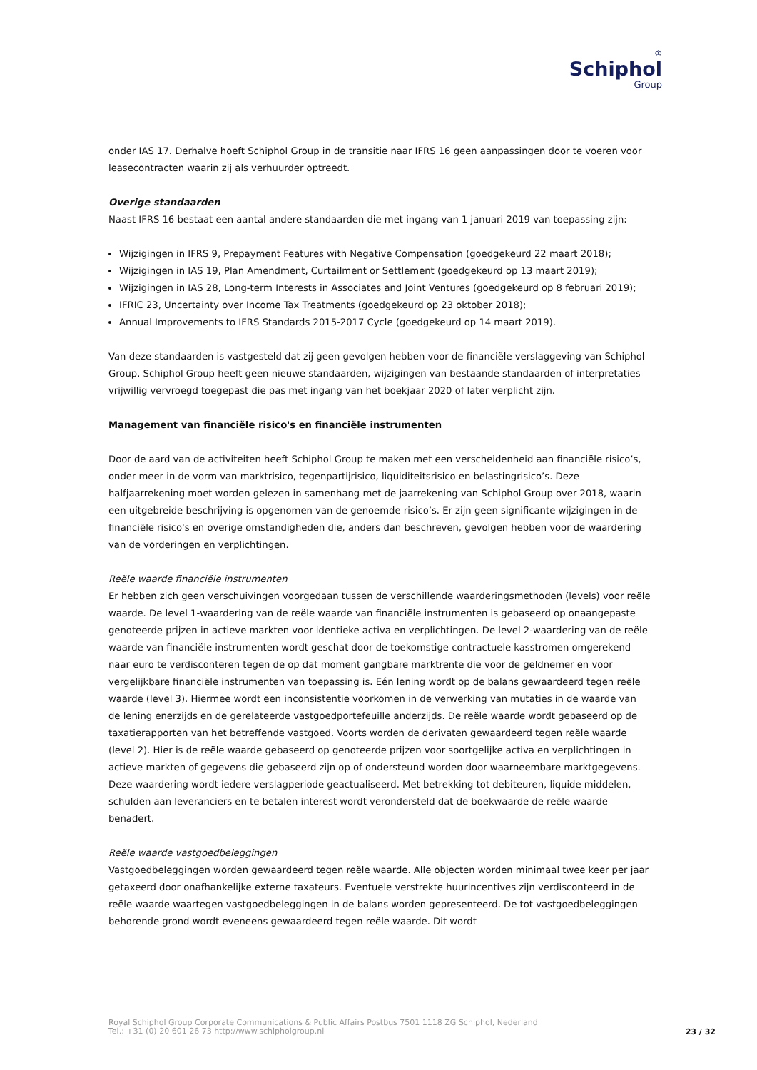♔
Schiphol
Group
onder IAS 17. Derhalve hoeft Schiphol Group in de transitie naar IFRS 16 geen aanpassingen door te voeren voor leasecontracten waarin zij als verhuurder optreedt.
Overige standaarden
Naast IFRS 16 bestaat een aantal andere standaarden die met ingang van 1 januari 2019 van toepassing zijn:
Wijzigingen in IFRS 9, Prepayment Features with Negative Compensation (goedgekeurd 22 maart 2018);
Wijzigingen in IAS 19, Plan Amendment, Curtailment or Settlement (goedgekeurd op 13 maart 2019);
Wijzigingen in IAS 28, Long-term Interests in Associates and Joint Ventures (goedgekeurd op 8 februari 2019);
IFRIC 23, Uncertainty over Income Tax Treatments (goedgekeurd op 23 oktober 2018);
Annual Improvements to IFRS Standards 2015-2017 Cycle (goedgekeurd op 14 maart 2019).
Van deze standaarden is vastgesteld dat zij geen gevolgen hebben voor de financiële verslaggeving van Schiphol Group. Schiphol Group heeft geen nieuwe standaarden, wijzigingen van bestaande standaarden of interpretaties vrijwillig vervroegd toegepast die pas met ingang van het boekjaar 2020 of later verplicht zijn.
Management van financiële risico's en financiële instrumenten
Door de aard van de activiteiten heeft Schiphol Group te maken met een verscheidenheid aan financiële risico’s, onder meer in de vorm van marktrisico, tegenpartijrisico, liquiditeitsrisico en belastingrisico’s. Deze halfjaarrekening moet worden gelezen in samenhang met de jaarrekening van Schiphol Group over 2018, waarin een uitgebreide beschrijving is opgenomen van de genoemde risico’s. Er zijn geen significante wijzigingen in de financiële risico's en overige omstandigheden die, anders dan beschreven, gevolgen hebben voor de waardering van de vorderingen en verplichtingen.
Reële waarde financiële instrumenten
Er hebben zich geen verschuivingen voorgedaan tussen de verschillende waarderingsmethoden (levels) voor reële waarde. De level 1-waardering van de reële waarde van financiële instrumenten is gebaseerd op onaangepaste genoteerde prijzen in actieve markten voor identieke activa en verplichtingen. De level 2-waardering van de reële waarde van financiële instrumenten wordt geschat door de toekomstige contractuele kasstromen omgerekend naar euro te verdisconteren tegen de op dat moment gangbare marktrente die voor de geldnemer en voor vergelijkbare financiële instrumenten van toepassing is. Eén lening wordt op de balans gewaardeerd tegen reële waarde (level 3). Hiermee wordt een inconsistentie voorkomen in de verwerking van mutaties in de waarde van de lening enerzijds en de gerelateerde vastgoedportefeuille anderzijds. De reële waarde wordt gebaseerd op de taxatierapporten van het betreffende vastgoed. Voorts worden de derivaten gewaardeerd tegen reële waarde (level 2). Hier is de reële waarde gebaseerd op genoteerde prijzen voor soortgelijke activa en verplichtingen in actieve markten of gegevens die gebaseerd zijn op of ondersteund worden door waarneembare marktgegevens. Deze waardering wordt iedere verslagperiode geactualiseerd. Met betrekking tot debiteuren, liquide middelen, schulden aan leveranciers en te betalen interest wordt verondersteld dat de boekwaarde de reële waarde benadert.
Reële waarde vastgoedbeleggingen
Vastgoedbeleggingen worden gewaardeerd tegen reële waarde. Alle objecten worden minimaal twee keer per jaar getaxeerd door onafhankelijke externe taxateurs. Eventuele verstrekte huurincentives zijn verdisconteerd in de reële waarde waartegen vastgoedbeleggingen in de balans worden gepresenteerd. De tot vastgoedbeleggingen behorende grond wordt eveneens gewaardeerd tegen reële waarde. Dit wordt
Royal Schiphol Group Corporate Communications & Public Affairs Postbus 7501 1118 ZG Schiphol, Nederland
Tel.: +31 (0) 20 601 26 73 http://www.schipholgroup.nl
23 / 32